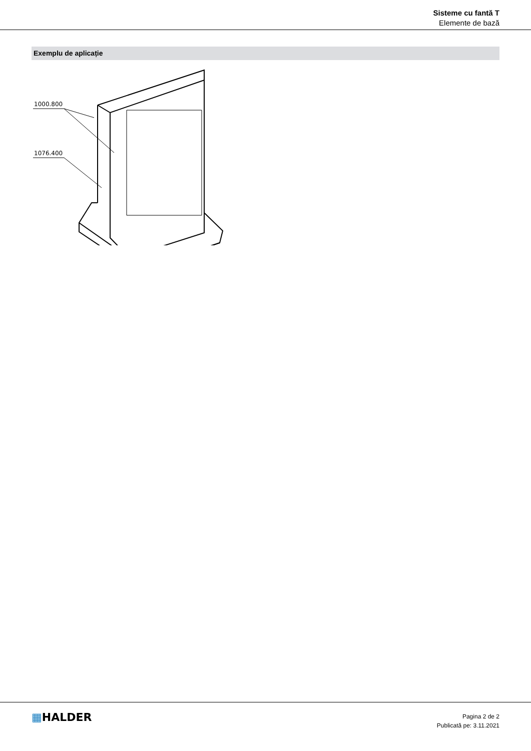Sisteme cu fantă T
Elemente de bază
Exemplu de aplicație
1000.800
1076.400
▦HALDER
Pagina 2 de 2
Publicată pe: 3.11.2021